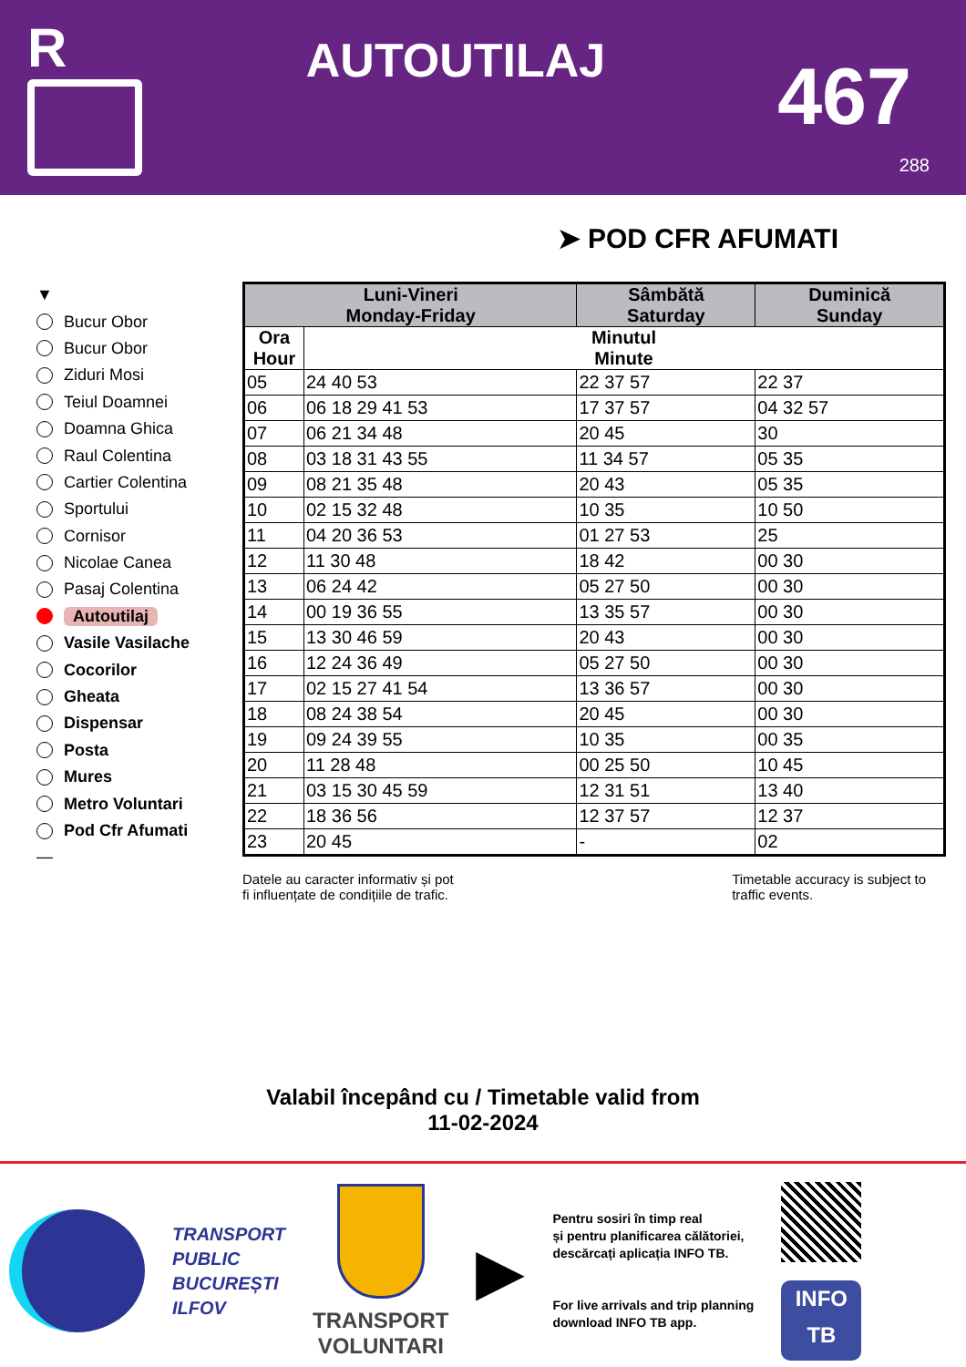R
AUTOUTILAJ
467
288
➤ POD CFR AFUMATI
▼
Bucur Obor
Bucur Obor
Ziduri Mosi
Teiul Doamnei
Doamna Ghica
Raul Colentina
Cartier Colentina
Sportului
Cornisor
Nicolae Canea
Pasaj Colentina
Autoutilaj
Vasile Vasilache
Cocorilor
Gheata
Dispensar
Posta
Mures
Metro Voluntari
Pod Cfr Afumati
—
| Luni-Vineri Monday-Friday | | Sâmbătă Saturday | Duminică Sunday |
| --- | --- | --- | --- |
| Ora Hour | Minutul Minute | | |
| 05 | 24 40 53 | 22 37 57 | 22 37 |
| 06 | 06 18 29 41 53 | 17 37 57 | 04 32 57 |
| 07 | 06 21 34 48 | 20 45 | 30 |
| 08 | 03 18 31 43 55 | 11 34 57 | 05 35 |
| 09 | 08 21 35 48 | 20 43 | 05 35 |
| 10 | 02 15 32 48 | 10 35 | 10 50 |
| 11 | 04 20 36 53 | 01 27 53 | 25 |
| 12 | 11 30 48 | 18 42 | 00 30 |
| 13 | 06 24 42 | 05 27 50 | 00 30 |
| 14 | 00 19 36 55 | 13 35 57 | 00 30 |
| 15 | 13 30 46 59 | 20 43 | 00 30 |
| 16 | 12 24 36 49 | 05 27 50 | 00 30 |
| 17 | 02 15 27 41 54 | 13 36 57 | 00 30 |
| 18 | 08 24 38 54 | 20 45 | 00 30 |
| 19 | 09 24 39 55 | 10 35 | 00 35 |
| 20 | 11 28 48 | 00 25 50 | 10 45 |
| 21 | 03 15 30 45 59 | 12 31 51 | 13 40 |
| 22 | 18 36 56 | 12 37 57 | 12 37 |
| 23 | 20 45 | - | 02 |
Datele au caracter informativ și pot
fi influențate de condițiile de trafic.
Timetable accuracy is subject to
traffic events.
Valabil începând cu / Timetable valid from
11-02-2024
TRANSPORT
PUBLIC
BUCUREȘTI
ILFOV
TRANSPORT
VOLUNTARI
▶
Pentru sosiri în timp real
și pentru planificarea călătoriei,
descărcați aplicația INFO TB.
For live arrivals and trip planning
download INFO TB app.
INFO
TB